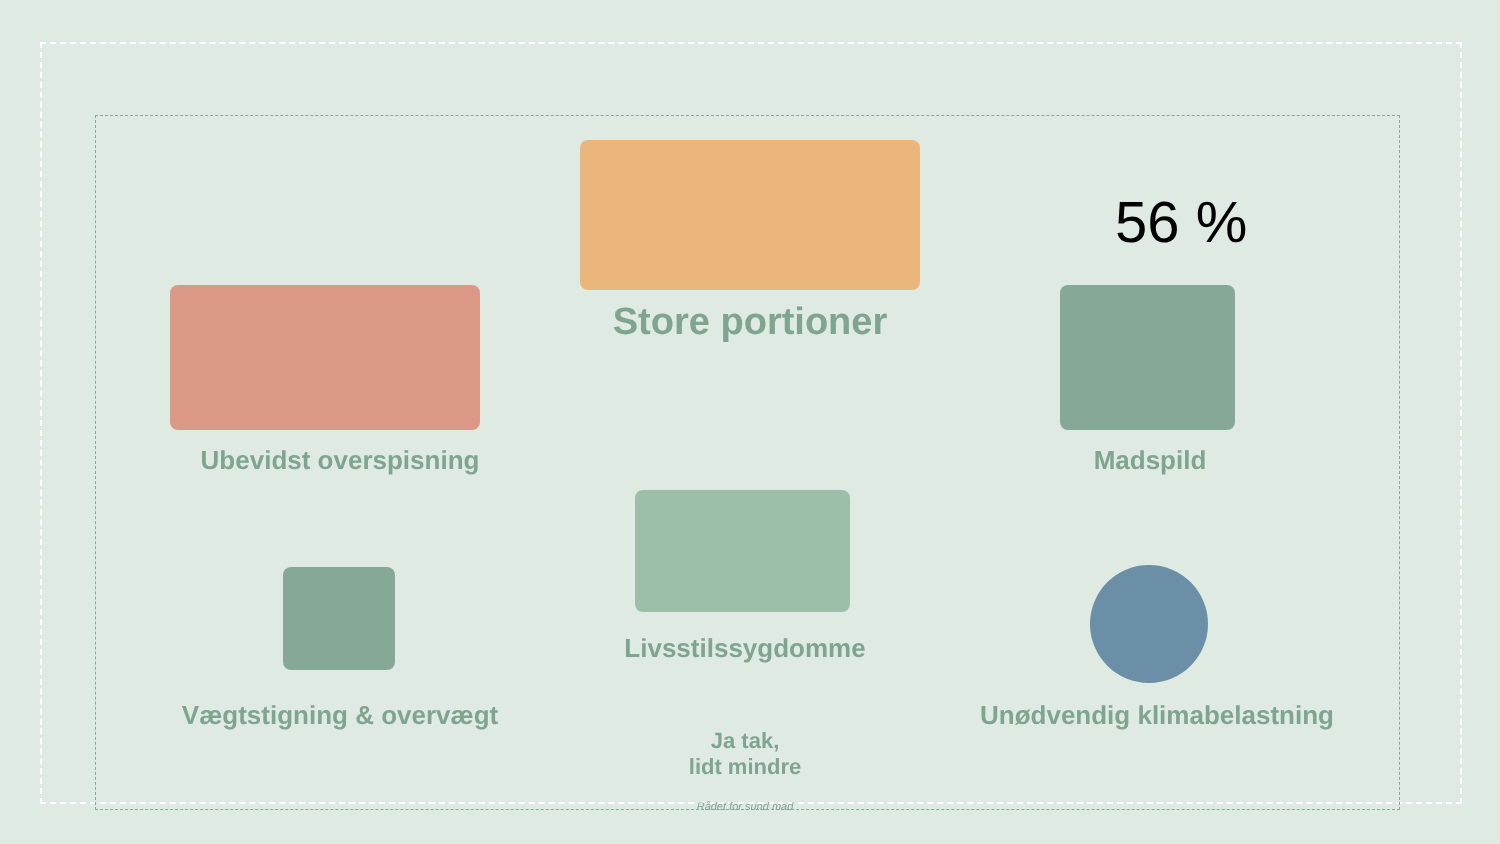56 %
Store portioner
Ubevidst overspisning Madspild
Livsstilssygdomme
Vægtstigning & overvægt Unødvendig klimabelastning
Ja tak,
lidt mindre
Rådet for sund mad